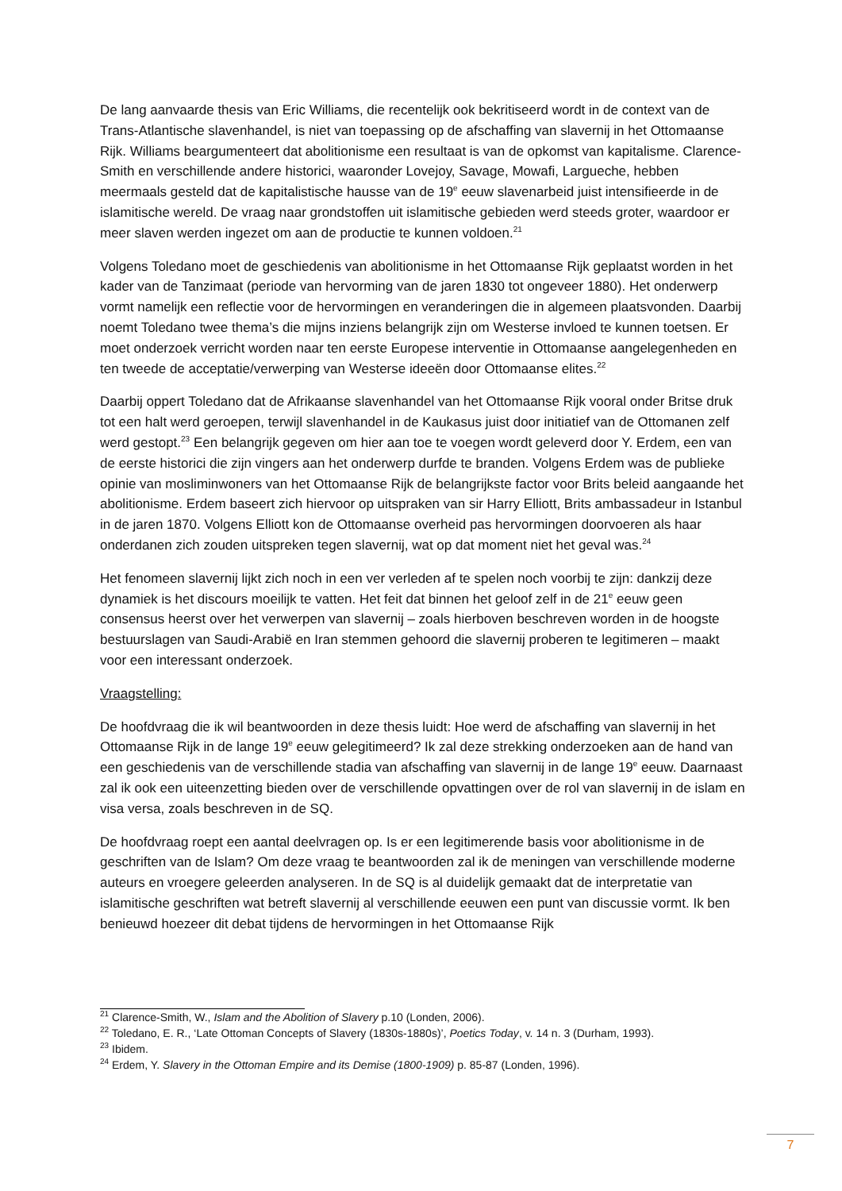De lang aanvaarde thesis van Eric Williams, die recentelijk ook bekritiseerd wordt in de context van de Trans-Atlantische slavenhandel, is niet van toepassing op de afschaffing van slavernij in het Ottomaanse Rijk. Williams beargumenteert dat abolitionisme een resultaat is van de opkomst van kapitalisme. Clarence-Smith en verschillende andere historici, waaronder Lovejoy, Savage, Mowafi, Largueche, hebben meermaals gesteld dat de kapitalistische hausse van de 19<sup>e</sup> eeuw slavenarbeid juist intensifieerde in de islamitische wereld. De vraag naar grondstoffen uit islamitische gebieden werd steeds groter, waardoor er meer slaven werden ingezet om aan de productie te kunnen voldoen.<sup>21</sup>
Volgens Toledano moet de geschiedenis van abolitionisme in het Ottomaanse Rijk geplaatst worden in het kader van de Tanzimaat (periode van hervorming van de jaren 1830 tot ongeveer 1880). Het onderwerp vormt namelijk een reflectie voor de hervormingen en veranderingen die in algemeen plaatsvonden. Daarbij noemt Toledano twee thema’s die mijns inziens belangrijk zijn om Westerse invloed te kunnen toetsen. Er moet onderzoek verricht worden naar ten eerste Europese interventie in Ottomaanse aangelegenheden en ten tweede de acceptatie/verwerping van Westerse ideeën door Ottomaanse elites.<sup>22</sup>
Daarbij oppert Toledano dat de Afrikaanse slavenhandel van het Ottomaanse Rijk vooral onder Britse druk tot een halt werd geroepen, terwijl slavenhandel in de Kaukasus juist door initiatief van de Ottomanen zelf werd gestopt.<sup>23</sup> Een belangrijk gegeven om hier aan toe te voegen wordt geleverd door Y. Erdem, een van de eerste historici die zijn vingers aan het onderwerp durfde te branden. Volgens Erdem was de publieke opinie van mosliminwoners van het Ottomaanse Rijk de belangrijkste factor voor Brits beleid aangaande het abolitionisme. Erdem baseert zich hiervoor op uitspraken van sir Harry Elliott, Brits ambassadeur in Istanbul in de jaren 1870. Volgens Elliott kon de Ottomaanse overheid pas hervormingen doorvoeren als haar onderdanen zich zouden uitspreken tegen slavernij, wat op dat moment niet het geval was.<sup>24</sup>
Het fenomeen slavernij lijkt zich noch in een ver verleden af te spelen noch voorbij te zijn: dankzij deze dynamiek is het discours moeilijk te vatten. Het feit dat binnen het geloof zelf in de 21<sup>e</sup> eeuw geen consensus heerst over het verwerpen van slavernij – zoals hierboven beschreven worden in de hoogste bestuurslagen van Saudi-Arabië en Iran stemmen gehoord die slavernij proberen te legitimeren – maakt voor een interessant onderzoek.
Vraagstelling:
De hoofdvraag die ik wil beantwoorden in deze thesis luidt: Hoe werd de afschaffing van slavernij in het Ottomaanse Rijk in de lange 19<sup>e</sup> eeuw gelegitimeerd? Ik zal deze strekking onderzoeken aan de hand van een geschiedenis van de verschillende stadia van afschaffing van slavernij in de lange 19<sup>e</sup> eeuw. Daarnaast zal ik ook een uiteenzetting bieden over de verschillende opvattingen over de rol van slavernij in de islam en visa versa, zoals beschreven in de SQ.
De hoofdvraag roept een aantal deelvragen op. Is er een legitimerende basis voor abolitionisme in de geschriften van de Islam? Om deze vraag te beantwoorden zal ik de meningen van verschillende moderne auteurs en vroegere geleerden analyseren. In de SQ is al duidelijk gemaakt dat de interpretatie van islamitische geschriften wat betreft slavernij al verschillende eeuwen een punt van discussie vormt. Ik ben benieuwd hoezeer dit debat tijdens de hervormingen in het Ottomaanse Rijk
<sup>21</sup> Clarence-Smith, W., Islam and the Abolition of Slavery p.10 (Londen, 2006).
<sup>22</sup> Toledano, E. R., ‘Late Ottoman Concepts of Slavery (1830s-1880s)’, Poetics Today, v. 14 n. 3 (Durham, 1993).
<sup>23</sup> Ibidem.
<sup>24</sup> Erdem, Y. Slavery in the Ottoman Empire and its Demise (1800-1909) p. 85-87 (Londen, 1996).
7